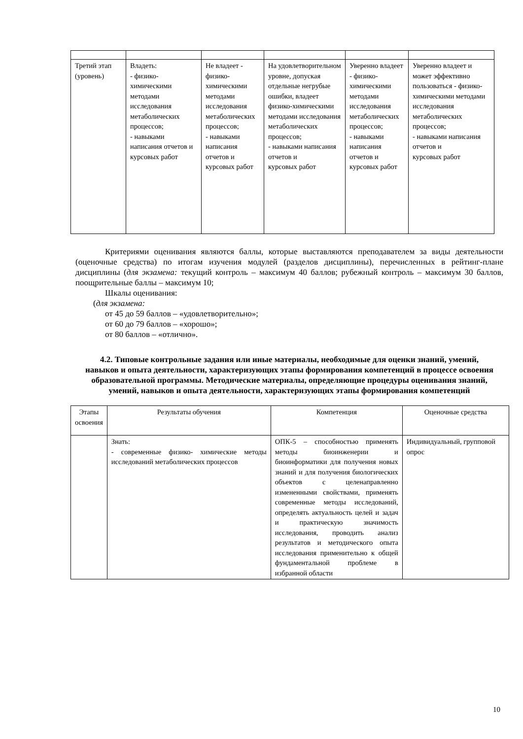| Третий этап (уровень) | Владеть: - физико-химическими методами исследования метаболических процессов; - навыками написания отчетов и курсовых работ | Не владеет - физико-химическими методами исследования метаболических процессов; - навыками написания отчетов и курсовых работ | На удовлетворительном уровне, допуская отдельные негрубые ошибки, владеет физико-химическими методами исследования метаболических процессов; - навыками написания отчетов и курсовых работ | Уверенно владеет - физико-химическими методами исследования метаболических процессов; - навыками написания отчетов и курсовых работ | Уверенно владеет и может эффективно пользоваться - физико-химическими методами исследования метаболических процессов; - навыками написания отчетов и курсовых работ |
Критериями оценивания являются баллы, которые выставляются преподавателем за виды деятельности (оценочные средства) по итогам изучения модулей (разделов дисциплины), перечисленных в рейтинг-плане дисциплины (для экзамена: текущий контроль – максимум 40 баллов; рубежный контроль – максимум 30 баллов, поощрительные баллы – максимум 10;
Шкалы оценивания:
(для экзамена:
от 45 до 59 баллов – «удовлетворительно»;
от 60 до 79 баллов – «хорошо»;
от 80 баллов – «отлично».
4.2. Типовые контрольные задания или иные материалы, необходимые для оценки знаний, умений, навыков и опыта деятельности, характеризующих этапы формирования компетенций в процессе освоения образовательной программы. Методические материалы, определяющие процедуры оценивания знаний, умений, навыков и опыта деятельности, характеризующих этапы формирования компетенций
| Этапы освоения | Результаты обучения | Компетенция | Оценочные средства |
| --- | --- | --- | --- |
| | Знать: - современные физико- химические методы исследований метаболических процессов | ОПК-5 – способностью применять методы биоинженерии и биоинформатики для получения новых знаний и для получения биологических объектов с целенаправленно измененными свойствами, применять современные методы исследований, определять актуальность целей и задач и практическую значимость исследования, проводить анализ результатов и методического опыта исследования применительно к общей фундаментальной проблеме в избранной области | Индивидуальный, групповой опрос |
10